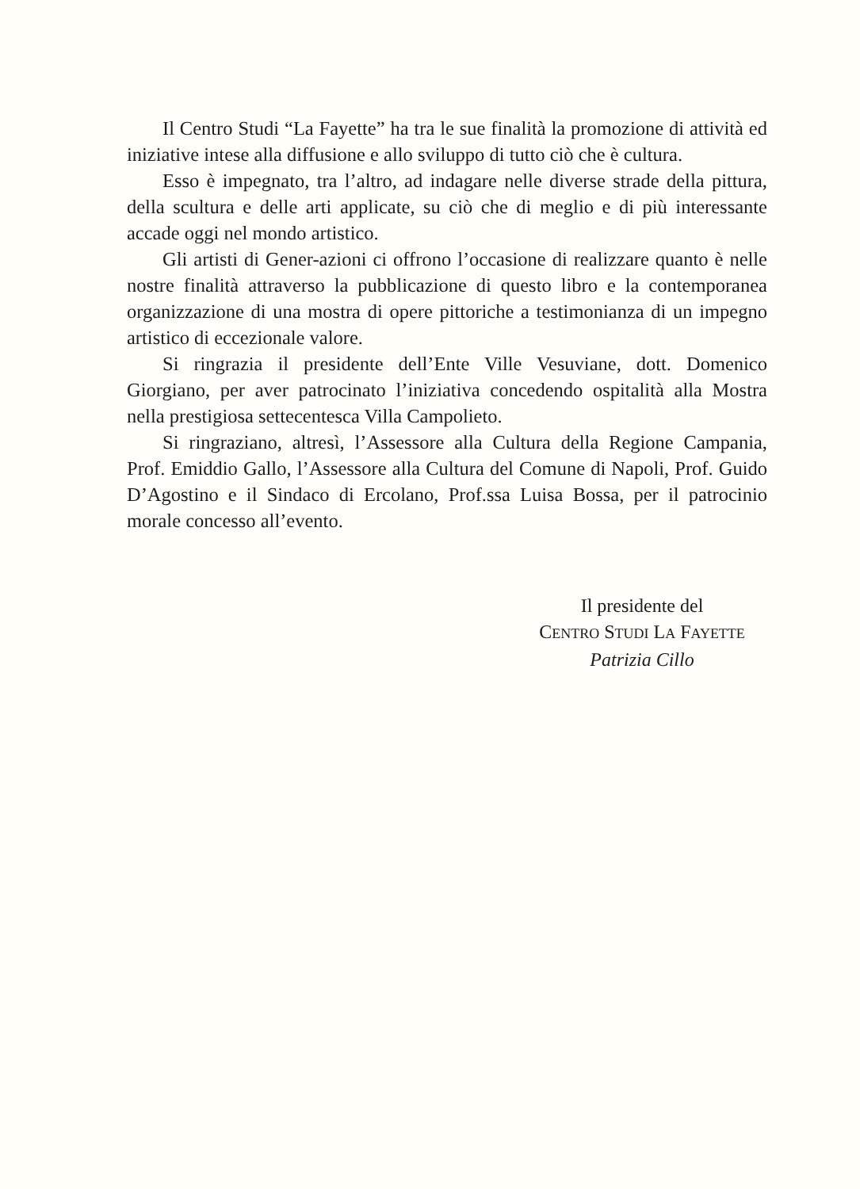Il Centro Studi “La Fayette” ha tra le sue finalità la promozione di attività ed iniziative intese alla diffusione e allo sviluppo di tutto ciò che è cultura.
Esso è impegnato, tra l’altro, ad indagare nelle diverse strade della pittura, della scultura e delle arti applicate, su ciò che di meglio e di più interessante accade oggi nel mondo artistico.
Gli artisti di Gener-azioni ci offrono l’occasione di realizzare quanto è nelle nostre finalità attraverso la pubblicazione di questo libro e la contemporanea organizzazione di una mostra di opere pittoriche a testimonianza di un impegno artistico di eccezionale valore.
Si ringrazia il presidente dell’Ente Ville Vesuviane, dott. Domenico Giorgiano, per aver patrocinato l’iniziativa concedendo ospitalità alla Mostra nella prestigiosa settecentesca Villa Campolieto.
Si ringraziano, altresì, l’Assessore alla Cultura della Regione Campania, Prof. Emiddio Gallo, l’Assessore alla Cultura del Comune di Napoli, Prof. Guido D’Agostino e il Sindaco di Ercolano, Prof.ssa Luisa Bossa, per il patrocinio morale concesso all’evento.
Il presidente del
CENTRO STUDI LA FAYETTE
Patrizia Cillo